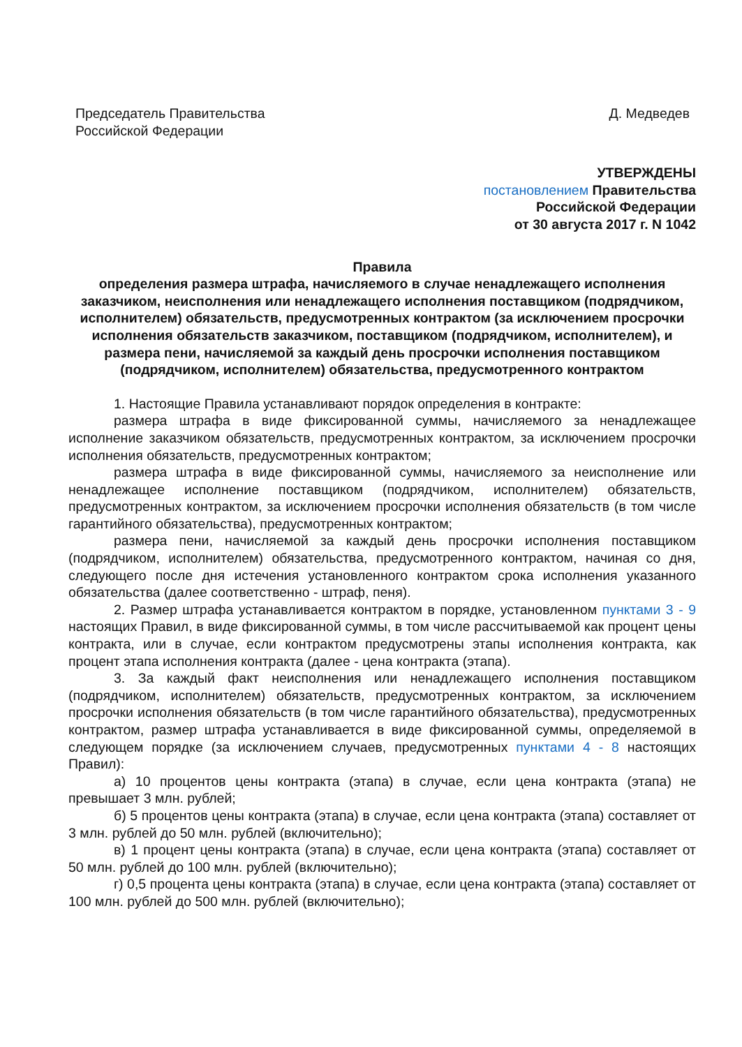Председатель Правительства
Российской Федерации
Д. Медведев
УТВЕРЖДЕНЫ
постановлением Правительства
Российской Федерации
от 30 августа 2017 г. N 1042
Правила
определения размера штрафа, начисляемого в случае ненадлежащего исполнения заказчиком, неисполнения или ненадлежащего исполнения поставщиком (подрядчиком, исполнителем) обязательств, предусмотренных контрактом (за исключением просрочки исполнения обязательств заказчиком, поставщиком (подрядчиком, исполнителем), и размера пени, начисляемой за каждый день просрочки исполнения поставщиком (подрядчиком, исполнителем) обязательства, предусмотренного контрактом
1. Настоящие Правила устанавливают порядок определения в контракте:
размера штрафа в виде фиксированной суммы, начисляемого за ненадлежащее исполнение заказчиком обязательств, предусмотренных контрактом, за исключением просрочки исполнения обязательств, предусмотренных контрактом;
размера штрафа в виде фиксированной суммы, начисляемого за неисполнение или ненадлежащее исполнение поставщиком (подрядчиком, исполнителем) обязательств, предусмотренных контрактом, за исключением просрочки исполнения обязательств (в том числе гарантийного обязательства), предусмотренных контрактом;
размера пени, начисляемой за каждый день просрочки исполнения поставщиком (подрядчиком, исполнителем) обязательства, предусмотренного контрактом, начиная со дня, следующего после дня истечения установленного контрактом срока исполнения указанного обязательства (далее соответственно - штраф, пеня).
2. Размер штрафа устанавливается контрактом в порядке, установленном пунктами 3 - 9 настоящих Правил, в виде фиксированной суммы, в том числе рассчитываемой как процент цены контракта, или в случае, если контрактом предусмотрены этапы исполнения контракта, как процент этапа исполнения контракта (далее - цена контракта (этапа).
3. За каждый факт неисполнения или ненадлежащего исполнения поставщиком (подрядчиком, исполнителем) обязательств, предусмотренных контрактом, за исключением просрочки исполнения обязательств (в том числе гарантийного обязательства), предусмотренных контрактом, размер штрафа устанавливается в виде фиксированной суммы, определяемой в следующем порядке (за исключением случаев, предусмотренных пунктами 4 - 8 настоящих Правил):
а) 10 процентов цены контракта (этапа) в случае, если цена контракта (этапа) не превышает 3 млн. рублей;
б) 5 процентов цены контракта (этапа) в случае, если цена контракта (этапа) составляет от 3 млн. рублей до 50 млн. рублей (включительно);
в) 1 процент цены контракта (этапа) в случае, если цена контракта (этапа) составляет от 50 млн. рублей до 100 млн. рублей (включительно);
г) 0,5 процента цены контракта (этапа) в случае, если цена контракта (этапа) составляет от 100 млн. рублей до 500 млн. рублей (включительно);